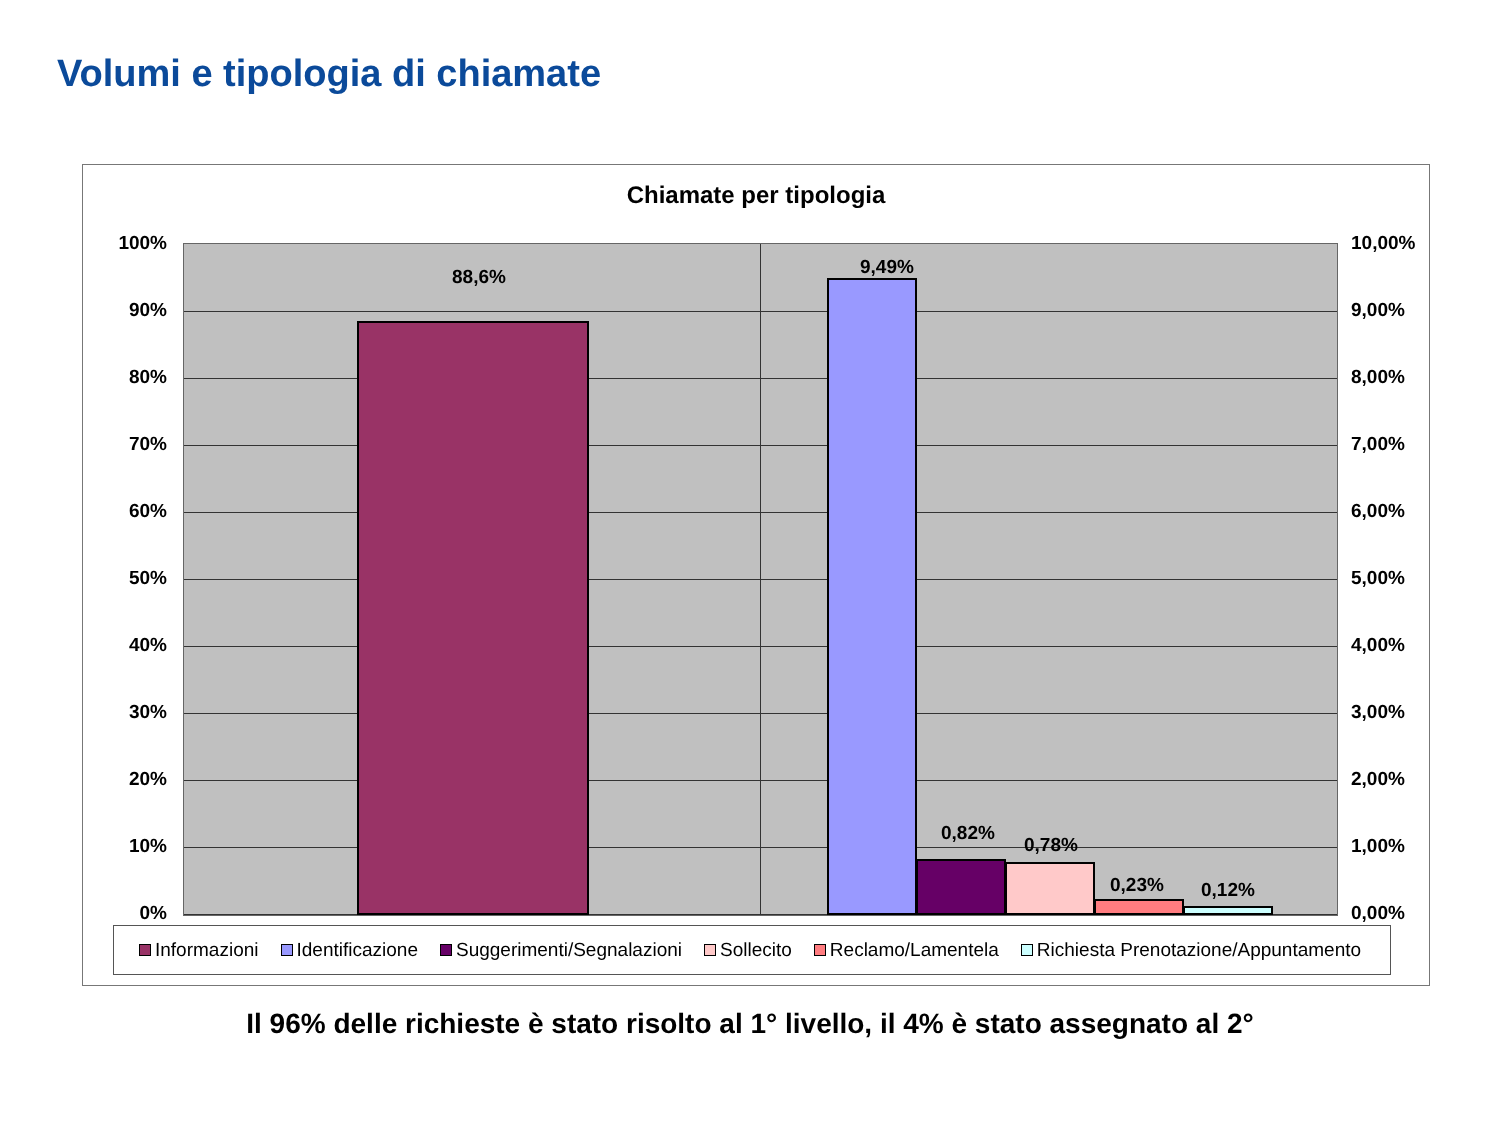Volumi e tipologia di chiamate
Chiamate per tipologia
100%
90%
80%
70%
60%
50%
40%
30%
20%
10%
0%
10,00%
9,00%
8,00%
7,00%
6,00%
5,00%
4,00%
3,00%
2,00%
1,00%
0,00%
88,6% 9,49%
0,82%
0,78%
0,23% 0,12%
Informazioni Identificazione Suggerimenti/Segnalazioni Sollecito Reclamo/Lamentela Richiesta Prenotazione/Appuntamento
Il 96% delle richieste è stato risolto al 1° livello, il 4% è stato assegnato al 2°